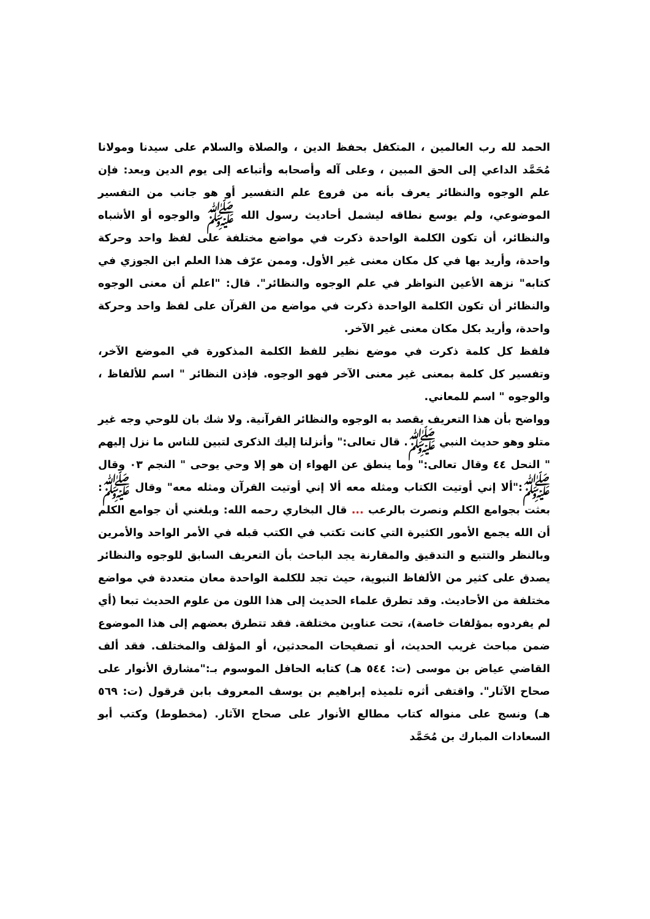الحمد لله رب العالمين ، المتكفل بحفظ الدين ، والصلاة والسلام على سيدنا ومولانا مُحَمَّد الداعي إلى الحق المبين ، وعلى آله وأصحابه وأتباعه إلى يوم الدين وبعد: فإن علم الوجوه والنظائر يعرف بأنه من فروع علم التفسير أو هو جانب من التفسير الموضوعي، ولم يوسع نطاقه ليشمل أحاديث رسول الله ﷺ والوجوه أو الأشباه والنظائر، أن تكون الكلمة الواحدة ذكرت في مواضع مختلفة على لفظ واحد وحركة واحدة، وأريد بها في كل مكان معنى غير الأول. وممن عرّف هذا العلم ابن الجوزي في كتابه" نزهة الأعين النواظر في علم الوجوه والنظائر". قال: "اعلم أن معنى الوجوه والنظائر أن تكون الكلمة الواحدة ذكرت في مواضع من القرآن على لفظ واحد وحركة واحدة، وأريد بكل مكان معنى غير الآخر.
فلفظ كل كلمة ذكرت في موضع نظير للفظ الكلمة المذكورة في الموضع الآخر، وتفسير كل كلمة بمعنى غير معنى الآخر فهو الوجوه. فإذن النظائر " اسم للألفاظ ، والوجوه " اسم للمعاني.
وواضح بأن هذا التعريف يقصد به الوجوه والنظائر القرآنية. ولا شك بان للوحي وجه غير متلو وهو حديث النبي ﷺ. قال تعالى:" وأنزلنا إليك الذكرى لتبين للناس ما نزل إليهم " النحل ٤٤ وقال تعالى:" وما ينطق عن الهواء إن هو إلا وحي يوحى " النجم ٠٣ وقال ﷺ:"ألا إني أوتيت الكتاب ومثله معه ألا إني أوتيت القرآن ومثله معه" وقال ﷺ: بعثت بجوامع الكلم ونصرت بالرعب ... قال البخاري رحمه الله: وبلغني أن جوامع الكلم أن الله يجمع الأمور الكثيرة التي كانت تكتب في الكتب قبله في الأمر الواحد والأمرين وبالنظر والتتبع و التدقيق والمقارنة يجد الباحث بأن التعريف السابق للوجوه والنظائر يصدق على كثير من الألفاظ النبوية، حيث تجد للكلمة الواحدة معان متعددة في مواضع مختلفة من الأحاديث. وقد تطرق علماء الحديث إلى هذا اللون من علوم الحديث تبعا (أي لم يفردوه بمؤلفات خاصة)، تحت عناوين مختلفة. فقد تتطرق بعضهم إلى هذا الموضوع ضمن مباحث غريب الحديث، أو تصفيحات المحدثين، أو المؤلف والمختلف. فقد ألف القاضي عياض بن موسى (ت: ٥٤٤ هـ) كتابه الحافل الموسوم بـ:"مشارق الأنوار على صحاح الآثار". واقتفى أثره تلميذه إبراهيم بن يوسف المعروف بابن قرقول (ت: ٥٦٩ هـ) ونسج على منواله كتاب مطالع الأنوار على صحاح الآثار. (مخطوط) وكتب أبو السعادات المبارك بن مُحَمَّد